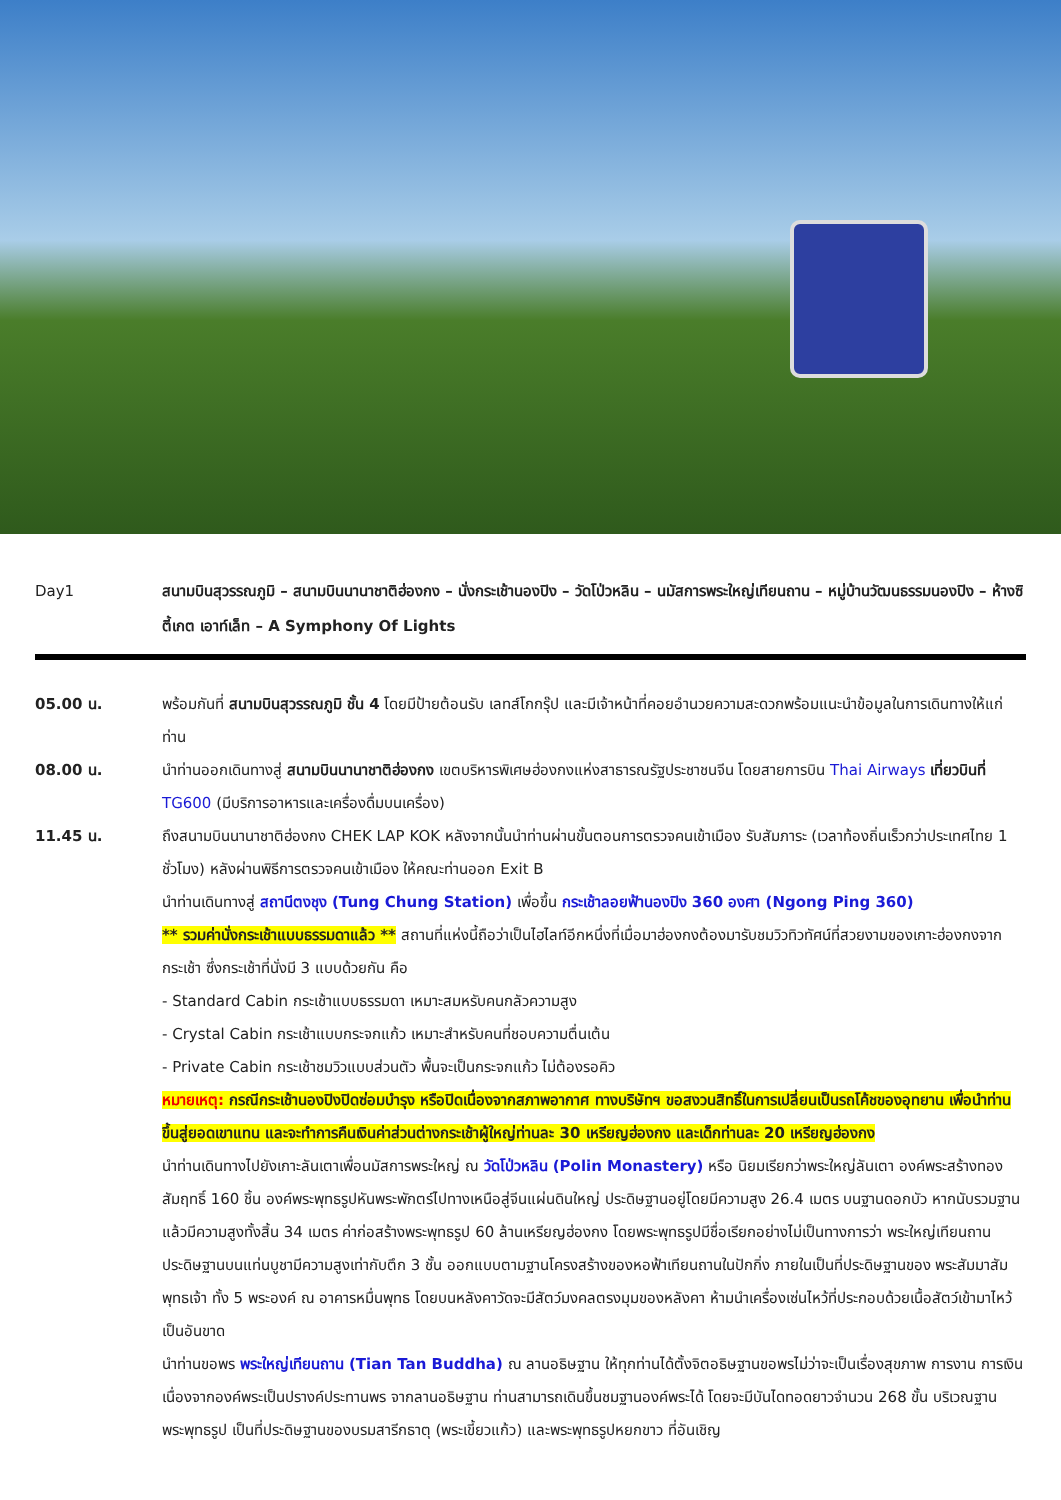Day1 สนามบินสุวรรณภูมิ – สนามบินนานาชาติฮ่องกง – นั่งกระเช้านองปิง – วัดโป่วหลิน – นมัสการพระใหญ่เทียนถาน – หมู่บ้านวัฒนธรรมนองปิง – ห้างซิตี้เกต เอาท์เล็ท – A Symphony Of Lights
05.00 น. พร้อมกันที่ สนามบินสุวรรณภูมิ ชั้น 4 โดยมีป้ายต้อนรับ เลทส์โกกรุ๊ป และมีเจ้าหน้าที่คอยอำนวยความสะดวกพร้อมแนะนำข้อมูลในการเดินทางให้แก่ท่าน
08.00 น. นำท่านออกเดินทางสู่ สนามบินนานาชาติฮ่องกง เขตบริหารพิเศษฮ่องกงแห่งสาธารณรัฐประชาชนจีน โดยสายการบิน Thai Airways เที่ยวบินที่ TG600 (มีบริการอาหารและเครื่องดื่มบนเครื่อง)
11.45 น. ถึงสนามบินนานาชาติฮ่องกง CHEK LAP KOK หลังจากนั้นนำท่านผ่านขั้นตอนการตรวจคนเข้าเมือง รับสัมภาระ (เวลาท้องถิ่นเร็วกว่าประเทศไทย 1 ชั่วโมง) หลังผ่านพิธีการตรวจคนเข้าเมือง ให้คณะท่านออก Exit B
นำท่านเดินทางสู่ สถานีตงชุง (Tung Chung Station) เพื่อขึ้น กระเช้าลอยฟ้านองปิง 360 องศา (Ngong Ping 360)
** รวมค่านั่งกระเช้าแบบธรรมดาแล้ว ** สถานที่แห่งนี้ถือว่าเป็นไฮไลท์อีกหนึ่งที่เมื่อมาฮ่องกงต้องมารับชมวิวทิวทัศน์ที่สวยงามของเกาะฮ่องกงจากกระเช้า ซึ่งกระเช้าที่นั่งมี 3 แบบด้วยกัน คือ
- Standard Cabin กระเช้าแบบธรรมดา เหมาะสมหรับคนกลัวความสูง
- Crystal Cabin กระเช้าแบบกระจกแก้ว เหมาะสำหรับคนที่ชอบความตื่นเต้น
- Private Cabin กระเช้าชมวิวแบบส่วนตัว พื้นจะเป็นกระจกแก้ว ไม่ต้องรอคิว
หมายเหตุ: กรณีกระเช้านองปิงปิดซ่อมบำรุง หรือปิดเนื่องจากสภาพอากาศ ทางบริษัทฯ ขอสงวนสิทธิ์ในการเปลี่ยนเป็นรถโค้ชของอุทยาน เพื่อนำท่านขึ้นสู่ยอดเขาแทน และจะทำการคืนเงินค่าส่วนต่างกระเช้าผู้ใหญ่ท่านละ 30 เหรียญฮ่องกง และเด็กท่านละ 20 เหรียญฮ่องกง
นำท่านเดินทางไปยังเกาะลันเตาเพื่อนมัสการพระใหญ่ ณ วัดโป่วหลิน (Polin Monastery) หรือ นิยมเรียกว่าพระใหญ่ลันเตา องค์พระสร้างทองสัมฤทธิ์ 160 ชิ้น องค์พระพุทธรูปหันพระพักตร์ไปทางเหนือสู่จีนแผ่นดินใหญ่ ประดิษฐานอยู่โดยมีความสูง 26.4 เมตร บนฐานดอกบัว หากนับรวมฐานแล้วมีความสูงทั้งสิ้น 34 เมตร ค่าก่อสร้างพระพุทธรูป 60 ล้านเหรียญฮ่องกง โดยพระพุทธรูปมีชื่อเรียกอย่างไม่เป็นทางการว่า พระใหญ่เทียนถาน ประดิษฐานบนแท่นบูชามีความสูงเท่ากับตึก 3 ชั้น ออกแบบตามฐานโครงสร้างของหอฟ้าเทียนถานในปักกิ่ง ภายในเป็นที่ประดิษฐานของ พระสัมมาสัมพุทธเจ้า ทั้ง 5 พระองค์ ณ อาคารหมื่นพุทธ โดยบนหลังคาวัดจะมีสัตว์มงคลตรงมุมของหลังคา ห้ามนำเครื่องเซ่นไหว้ที่ประกอบด้วยเนื้อสัตว์เข้ามาไหว้เป็นอันขาด
นำท่านขอพร พระใหญ่เทียนถาน (Tian Tan Buddha) ณ ลานอธิษฐาน ให้ทุกท่านได้ตั้งจิตอธิษฐานขอพรไม่ว่าจะเป็นเรื่องสุขภาพ การงาน การเงิน เนื่องจากองค์พระเป็นปรางค์ประทานพร จากลานอธิษฐาน ท่านสามารถเดินขึ้นชมฐานองค์พระได้ โดยจะมีบันไดทอดยาวจำนวน 268 ขั้น บริเวณฐานพระพุทธรูป เป็นที่ประดิษฐานของบรมสารีกธาตุ (พระเขี้ยวแก้ว) และพระพุทธรูปหยกขาว ที่อันเชิญ